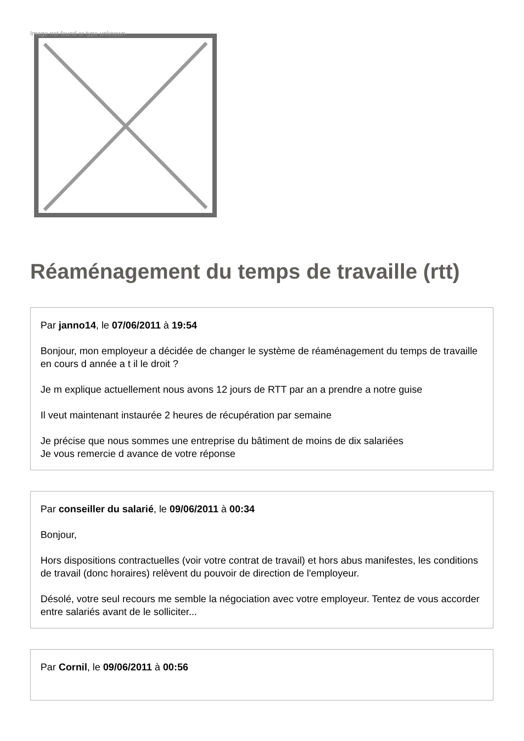Image not found or type unknown
Réaménagement du temps de travaille (rtt)
Par janno14, le 07/06/2011 à 19:54
Bonjour, mon employeur a décidée de changer le système de réaménagement du temps de travaille en cours d année a t il le droit ?
Je m explique actuellement nous avons 12 jours de RTT par an a prendre a notre guise
Il veut maintenant instaurée 2 heures de récupération par semaine
Je précise que nous sommes une entreprise du bâtiment de moins de dix salariées
Je vous remercie d avance de votre réponse
Par conseiller du salarié, le 09/06/2011 à 00:34
Bonjour,
Hors dispositions contractuelles (voir votre contrat de travail) et hors abus manifestes, les conditions de travail (donc horaires) relèvent du pouvoir de direction de l'employeur.
Désolé, votre seul recours me semble la négociation avec votre employeur. Tentez de vous accorder entre salariés avant de le solliciter...
Par Cornil, le 09/06/2011 à 00:56